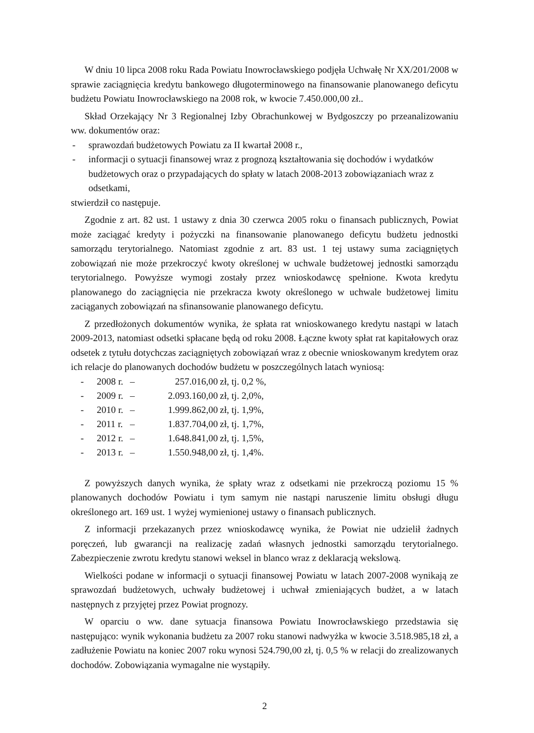W dniu 10 lipca 2008 roku Rada Powiatu Inowrocławskiego podjęła Uchwałę Nr XX/201/2008 w sprawie zaciągnięcia kredytu bankowego długoterminowego na finansowanie planowanego deficytu budżetu Powiatu Inowrocławskiego na 2008 rok, w kwocie 7.450.000,00 zł..
Skład Orzekający Nr 3 Regionalnej Izby Obrachunkowej w Bydgoszczy po przeanalizowaniu ww. dokumentów oraz:
- sprawozdań budżetowych Powiatu za II kwartał 2008 r.,
- informacji o sytuacji finansowej wraz z prognozą kształtowania się dochodów i wydatków budżetowych oraz o przypadających do spłaty w latach 2008-2013 zobowiązaniach wraz z odsetkami,
stwierdził co następuje.
Zgodnie z art. 82 ust. 1 ustawy z dnia 30 czerwca 2005 roku o finansach publicznych, Powiat może zaciągać kredyty i pożyczki na finansowanie planowanego deficytu budżetu jednostki samorządu terytorialnego. Natomiast zgodnie z art. 83 ust. 1 tej ustawy suma zaciągniętych zobowiązań nie może przekroczyć kwoty określonej w uchwale budżetowej jednostki samorządu terytorialnego. Powyższe wymogi zostały przez wnioskodawcę spełnione. Kwota kredytu planowanego do zaciągnięcia nie przekracza kwoty określonego w uchwale budżetowej limitu zaciąganych zobowiązań na sfinansowanie planowanego deficytu.
Z przedłożonych dokumentów wynika, że spłata rat wnioskowanego kredytu nastąpi w latach 2009-2013, natomiast odsetki spłacane będą od roku 2008. Łączne kwoty spłat rat kapitałowych oraz odsetek z tytułu dotychczas zaciągniętych zobowiązań wraz z obecnie wnioskowanym kredytem oraz ich relacje do planowanych dochodów budżetu w poszczególnych latach wyniosą:
- 2008 r. – 257.016,00 zł, tj. 0,2 %,
- 2009 r. – 2.093.160,00 zł, tj. 2,0%,
- 2010 r. – 1.999.862,00 zł, tj. 1,9%,
- 2011 r. – 1.837.704,00 zł, tj. 1,7%,
- 2012 r. – 1.648.841,00 zł, tj. 1,5%,
- 2013 r. – 1.550.948,00 zł, tj. 1,4%.
Z powyższych danych wynika, że spłaty wraz z odsetkami nie przekroczą poziomu 15 % planowanych dochodów Powiatu i tym samym nie nastąpi naruszenie limitu obsługi długu określonego art. 169 ust. 1 wyżej wymienionej ustawy o finansach publicznych.
Z informacji przekazanych przez wnioskodawcę wynika, że Powiat nie udzielił żadnych poręczeń, lub gwarancji na realizację zadań własnych jednostki samorządu terytorialnego. Zabezpieczenie zwrotu kredytu stanowi weksel in blanco wraz z deklaracją wekslową.
Wielkości podane w informacji o sytuacji finansowej Powiatu w latach 2007-2008 wynikają ze sprawozdań budżetowych, uchwały budżetowej i uchwał zmieniających budżet, a w latach następnych z przyjętej przez Powiat prognozy.
W oparciu o ww. dane sytuacja finansowa Powiatu Inowrocławskiego przedstawia się następująco: wynik wykonania budżetu za 2007 roku stanowi nadwyżka w kwocie 3.518.985,18 zł, a zadłużenie Powiatu na koniec 2007 roku wynosi 524.790,00 zł, tj. 0,5 % w relacji do zrealizowanych dochodów. Zobowiązania wymagalne nie wystąpiły.
2